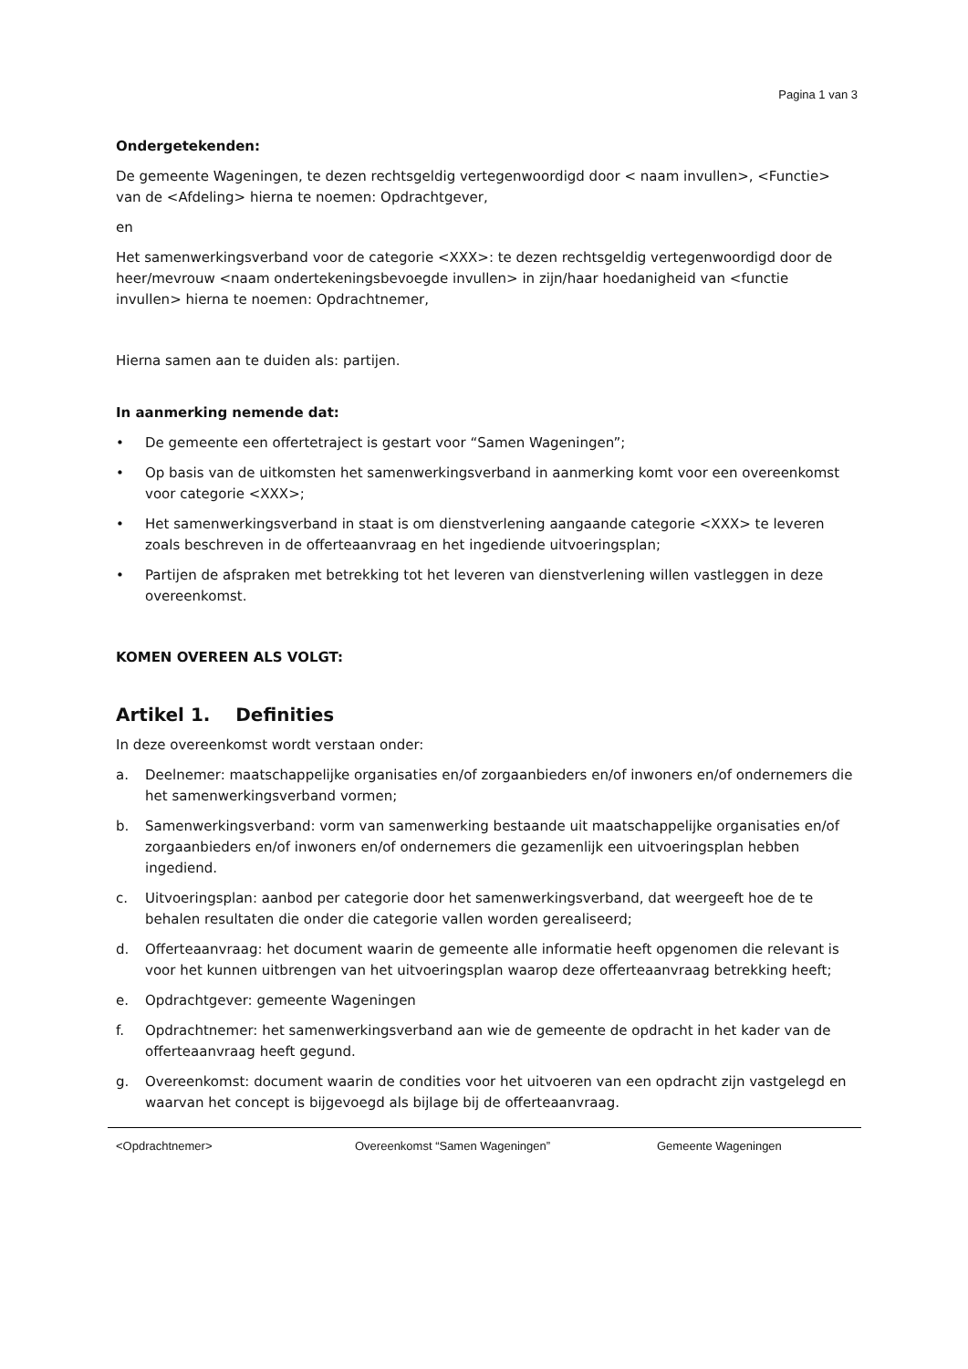Pagina 1 van 3
Ondergetekenden:
De gemeente Wageningen, te dezen rechtsgeldig vertegenwoordigd door < naam invullen>, <Functie> van de <Afdeling> hierna te noemen: Opdrachtgever,
en
Het samenwerkingsverband voor de categorie <XXX>: te dezen rechtsgeldig vertegenwoordigd door de heer/mevrouw <naam ondertekeningsbevoegde invullen> in zijn/haar hoedanigheid van <functie invullen> hierna te noemen: Opdrachtnemer,
Hierna samen aan te duiden als: partijen.
In aanmerking nemende dat:
• De gemeente een offertetraject is gestart voor “Samen Wageningen”;
• Op basis van de uitkomsten het samenwerkingsverband in aanmerking komt voor een overeenkomst voor categorie <XXX>;
• Het samenwerkingsverband in staat is om dienstverlening aangaande categorie <XXX> te leveren zoals beschreven in de offerteaanvraag en het ingediende uitvoeringsplan;
• Partijen de afspraken met betrekking tot het leveren van dienstverlening willen vastleggen in deze overeenkomst.
KOMEN OVEREEN ALS VOLGT:
Artikel 1. Definities
In deze overeenkomst wordt verstaan onder:
a. Deelnemer: maatschappelijke organisaties en/of zorgaanbieders en/of inwoners en/of ondernemers die het samenwerkingsverband vormen;
b. Samenwerkingsverband: vorm van samenwerking bestaande uit maatschappelijke organisaties en/of zorgaanbieders en/of inwoners en/of ondernemers die gezamenlijk een uitvoeringsplan hebben ingediend.
c. Uitvoeringsplan: aanbod per categorie door het samenwerkingsverband, dat weergeeft hoe de te behalen resultaten die onder die categorie vallen worden gerealiseerd;
d. Offerteaanvraag: het document waarin de gemeente alle informatie heeft opgenomen die relevant is voor het kunnen uitbrengen van het uitvoeringsplan waarop deze offerteaanvraag betrekking heeft;
e. Opdrachtgever: gemeente Wageningen
f. Opdrachtnemer: het samenwerkingsverband aan wie de gemeente de opdracht in het kader van de offerteaanvraag heeft gegund.
g. Overeenkomst: document waarin de condities voor het uitvoeren van een opdracht zijn vastgelegd en waarvan het concept is bijgevoegd als bijlage bij de offerteaanvraag.
<Opdrachtnemer> Overeenkomst “Samen Wageningen” Gemeente Wageningen